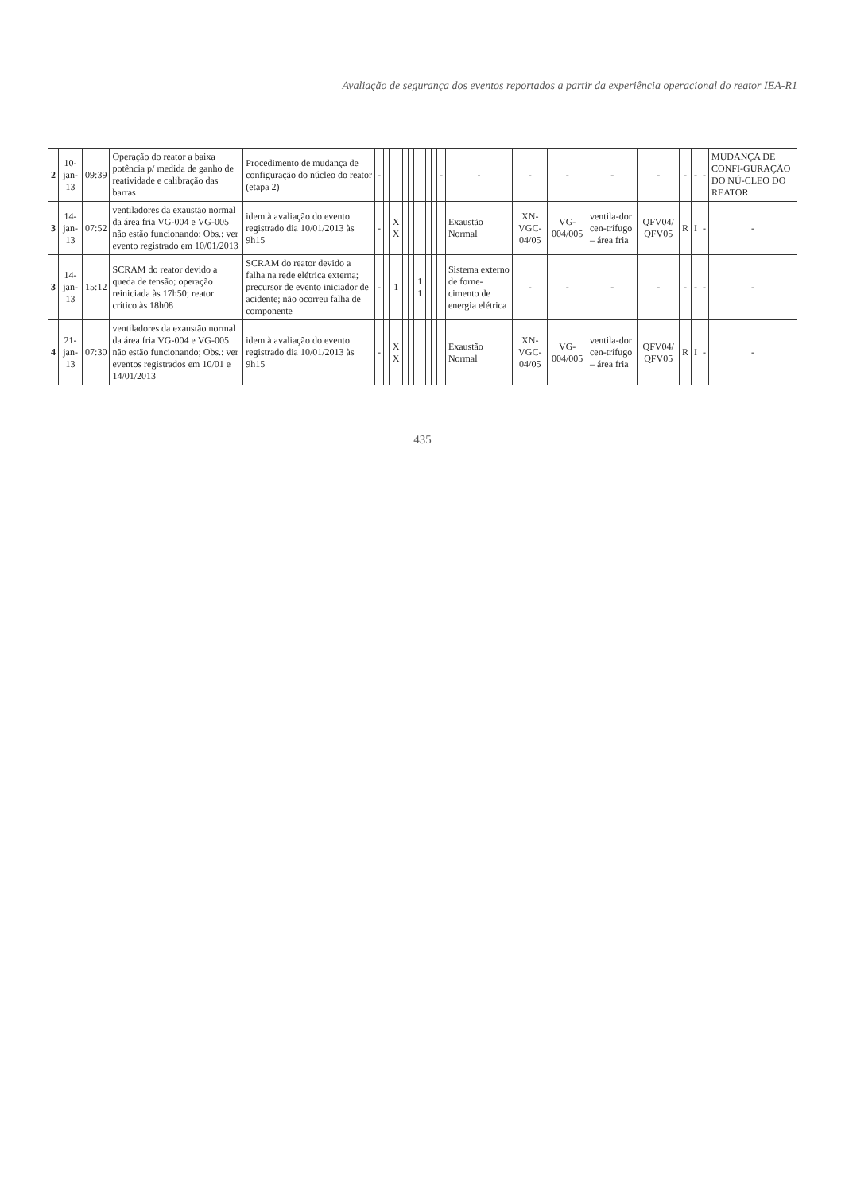Avaliação de segurança dos eventos reportados a partir da experiência operacional do reator IEA-R1
| 2 | 10-jan-13 | 09:39 | Operação do reator a baixa potência p/ medida de ganho de reatividade e calibração das barras | Procedimento de mudança de configuração do núcleo do reator (etapa 2) | - | | | | | | | | - | - | - | - | - | - | - | - | - | MUDANÇA DE CONFI-GURAÇÃO DO NÚ-CLEO DO REATOR |
| 3 | 14-jan-13 | 07:52 | ventiladores da exaustão normal da área fria VG-004 e VG-005 não estão funcionando; Obs.: ver evento registrado em 10/01/2013 | idem à avaliação do evento registrado dia 10/01/2013 às 9h15 | - | | X X | | | | | | | Exaustão Normal | XN-VGC-04/05 | VG-004/005 | ventila-dor cen-trífugo – área fria | QFV04/ QFV05 | R | I | - | - |
| 3 | 14-jan-13 | 15:12 | SCRAM do reator devido a queda de tensão; operação reiniciada às 17h50; reator crítico às 18h08 | SCRAM do reator devido a falha na rede elétrica externa; precursor de evento iniciador de acidente; não ocorreu falha de componente | - | | 1 | | | 1 1 | | | | Sistema externo de forne-cimento de energia elétrica | - | - | - | - | - | - | - | - |
| 4 | 21-jan-13 | 07:30 | ventiladores da exaustão normal da área fria VG-004 e VG-005 não estão funcionando; Obs.: ver eventos registrados em 10/01 e 14/01/2013 | idem à avaliação do evento registrado dia 10/01/2013 às 9h15 | - | | X X | | | | | | | Exaustão Normal | XN-VGC-04/05 | VG-004/005 | ventila-dor cen-trífugo – área fria | QFV04/ QFV05 | R | I | - | - |
435